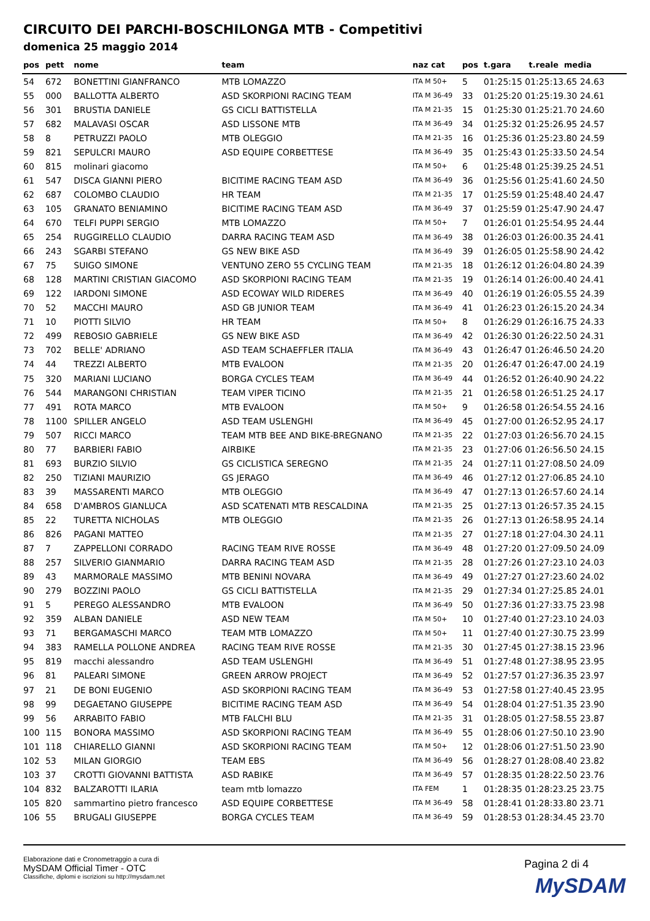CIRCUITO DEI PARCHI-BOSCHILONGA MTB - Competitivi
domenica 25 maggio 2014
| pos | pett | nome | team | naz cat | pos | t.gara | t.reale media |
| --- | --- | --- | --- | --- | --- | --- | --- |
| 54 | 672 | BONETTINI GIANFRANCO | MTB LOMAZZO | ITA M 50+ | 5 | 01:25:15 01:25:13.65 24.63 | |
| 55 | 000 | BALLOTTA ALBERTO | ASD SKORPIONI RACING TEAM | ITA M 36-49 | 33 | 01:25:20 01:25:19.30 24.61 | |
| 56 | 301 | BRUSTIA DANIELE | GS CICLI BATTISTELLA | ITA M 21-35 | 15 | 01:25:30 01:25:21.70 24.60 | |
| 57 | 682 | MALAVASI OSCAR | ASD LISSONE MTB | ITA M 36-49 | 34 | 01:25:32 01:25:26.95 24.57 | |
| 58 | 8 | PETRUZZI PAOLO | MTB OLEGGIO | ITA M 21-35 | 16 | 01:25:36 01:25:23.80 24.59 | |
| 59 | 821 | SEPULCRI MAURO | ASD EQUIPE CORBETTESE | ITA M 36-49 | 35 | 01:25:43 01:25:33.50 24.54 | |
| 60 | 815 | molinari giacomo | | ITA M 50+ | 6 | 01:25:48 01:25:39.25 24.51 | |
| 61 | 547 | DISCA GIANNI PIERO | BICITIME RACING TEAM ASD | ITA M 36-49 | 36 | 01:25:56 01:25:41.60 24.50 | |
| 62 | 687 | COLOMBO CLAUDIO | HR TEAM | ITA M 21-35 | 17 | 01:25:59 01:25:48.40 24.47 | |
| 63 | 105 | GRANATO BENIAMINO | BICITIME RACING TEAM ASD | ITA M 36-49 | 37 | 01:25:59 01:25:47.90 24.47 | |
| 64 | 670 | TELFI PUPPI SERGIO | MTB LOMAZZO | ITA M 50+ | 7 | 01:26:01 01:25:54.95 24.44 | |
| 65 | 254 | RUGGIRELLO CLAUDIO | DARRA RACING TEAM ASD | ITA M 36-49 | 38 | 01:26:03 01:26:00.35 24.41 | |
| 66 | 243 | SGARBI STEFANO | GS NEW BIKE ASD | ITA M 36-49 | 39 | 01:26:05 01:25:58.90 24.42 | |
| 67 | 75 | SUIGO SIMONE | VENTUNO ZERO 55 CYCLING TEAM | ITA M 21-35 | 18 | 01:26:12 01:26:04.80 24.39 | |
| 68 | 128 | MARTINI CRISTIAN GIACOMO | ASD SKORPIONI RACING TEAM | ITA M 21-35 | 19 | 01:26:14 01:26:00.40 24.41 | |
| 69 | 122 | IARDONI SIMONE | ASD ECOWAY WILD RIDERES | ITA M 36-49 | 40 | 01:26:19 01:26:05.55 24.39 | |
| 70 | 52 | MACCHI MAURO | ASD GB JUNIOR TEAM | ITA M 36-49 | 41 | 01:26:23 01:26:15.20 24.34 | |
| 71 | 10 | PIOTTI SILVIO | HR TEAM | ITA M 50+ | 8 | 01:26:29 01:26:16.75 24.33 | |
| 72 | 499 | REBOSIO GABRIELE | GS NEW BIKE ASD | ITA M 36-49 | 42 | 01:26:30 01:26:22.50 24.31 | |
| 73 | 702 | BELLE' ADRIANO | ASD TEAM SCHAEFFLER ITALIA | ITA M 36-49 | 43 | 01:26:47 01:26:46.50 24.20 | |
| 74 | 44 | TREZZI ALBERTO | MTB EVALOON | ITA M 21-35 | 20 | 01:26:47 01:26:47.00 24.19 | |
| 75 | 320 | MARIANI LUCIANO | BORGA CYCLES TEAM | ITA M 36-49 | 44 | 01:26:52 01:26:40.90 24.22 | |
| 76 | 544 | MARANGONI CHRISTIAN | TEAM VIPER TICINO | ITA M 21-35 | 21 | 01:26:58 01:26:51.25 24.17 | |
| 77 | 491 | ROTA MARCO | MTB EVALOON | ITA M 50+ | 9 | 01:26:58 01:26:54.55 24.16 | |
| 78 | 1100 | SPILLER ANGELO | ASD TEAM USLENGHI | ITA M 36-49 | 45 | 01:27:00 01:26:52.95 24.17 | |
| 79 | 507 | RICCI MARCO | TEAM MTB BEE AND BIKE-BREGNANO | ITA M 21-35 | 22 | 01:27:03 01:26:56.70 24.15 | |
| 80 | 77 | BARBIERI FABIO | AIRBIKE | ITA M 21-35 | 23 | 01:27:06 01:26:56.50 24.15 | |
| 81 | 693 | BURZIO SILVIO | GS CICLISTICA SEREGNO | ITA M 21-35 | 24 | 01:27:11 01:27:08.50 24.09 | |
| 82 | 250 | TIZIANI MAURIZIO | GS JERAGO | ITA M 36-49 | 46 | 01:27:12 01:27:06.85 24.10 | |
| 83 | 39 | MASSARENTI MARCO | MTB OLEGGIO | ITA M 36-49 | 47 | 01:27:13 01:26:57.60 24.14 | |
| 84 | 658 | D'AMBROS GIANLUCA | ASD SCATENATI MTB RESCALDINA | ITA M 21-35 | 25 | 01:27:13 01:26:57.35 24.15 | |
| 85 | 22 | TURETTA NICHOLAS | MTB OLEGGIO | ITA M 21-35 | 26 | 01:27:13 01:26:58.95 24.14 | |
| 86 | 826 | PAGANI MATTEO | | ITA M 21-35 | 27 | 01:27:18 01:27:04.30 24.11 | |
| 87 | 7 | ZAPPELLONI CORRADO | RACING TEAM RIVE ROSSE | ITA M 36-49 | 48 | 01:27:20 01:27:09.50 24.09 | |
| 88 | 257 | SILVERIO GIANMARIO | DARRA RACING TEAM ASD | ITA M 21-35 | 28 | 01:27:26 01:27:23.10 24.03 | |
| 89 | 43 | MARMORALE MASSIMO | MTB BENINI NOVARA | ITA M 36-49 | 49 | 01:27:27 01:27:23.60 24.02 | |
| 90 | 279 | BOZZINI PAOLO | GS CICLI BATTISTELLA | ITA M 21-35 | 29 | 01:27:34 01:27:25.85 24.01 | |
| 91 | 5 | PEREGO ALESSANDRO | MTB EVALOON | ITA M 36-49 | 50 | 01:27:36 01:27:33.75 23.98 | |
| 92 | 359 | ALBAN DANIELE | ASD NEW TEAM | ITA M 50+ | 10 | 01:27:40 01:27:23.10 24.03 | |
| 93 | 71 | BERGAMASCHI MARCO | TEAM MTB LOMAZZO | ITA M 50+ | 11 | 01:27:40 01:27:30.75 23.99 | |
| 94 | 383 | RAMELLA POLLONE ANDREA | RACING TEAM RIVE ROSSE | ITA M 21-35 | 30 | 01:27:45 01:27:38.15 23.96 | |
| 95 | 819 | macchi alessandro | ASD TEAM USLENGHI | ITA M 36-49 | 51 | 01:27:48 01:27:38.95 23.95 | |
| 96 | 81 | PALEARI SIMONE | GREEN ARROW PROJECT | ITA M 36-49 | 52 | 01:27:57 01:27:36.35 23.97 | |
| 97 | 21 | DE BONI EUGENIO | ASD SKORPIONI RACING TEAM | ITA M 36-49 | 53 | 01:27:58 01:27:40.45 23.95 | |
| 98 | 99 | DEGAETANO GIUSEPPE | BICITIME RACING TEAM ASD | ITA M 36-49 | 54 | 01:28:04 01:27:51.35 23.90 | |
| 99 | 56 | ARRABITO FABIO | MTB FALCHI BLU | ITA M 21-35 | 31 | 01:28:05 01:27:58.55 23.87 | |
| 100 | 115 | BONORA MASSIMO | ASD SKORPIONI RACING TEAM | ITA M 36-49 | 55 | 01:28:06 01:27:50.10 23.90 | |
| 101 | 118 | CHIARELLO GIANNI | ASD SKORPIONI RACING TEAM | ITA M 50+ | 12 | 01:28:06 01:27:51.50 23.90 | |
| 102 | 53 | MILAN GIORGIO | TEAM EBS | ITA M 36-49 | 56 | 01:28:27 01:28:08.40 23.82 | |
| 103 | 37 | CROTTI GIOVANNI BATTISTA | ASD RABIKE | ITA M 36-49 | 57 | 01:28:35 01:28:22.50 23.76 | |
| 104 | 832 | BALZAROTTI ILARIA | team mtb lomazzo | ITA FEM | 1 | 01:28:35 01:28:23.25 23.75 | |
| 105 | 820 | sammartino pietro francesco | ASD EQUIPE CORBETTESE | ITA M 36-49 | 58 | 01:28:41 01:28:33.80 23.71 | |
| 106 | 55 | BRUGALI GIUSEPPE | BORGA CYCLES TEAM | ITA M 36-49 | 59 | 01:28:53 01:28:34.45 23.70 | |
Elaborazione dati e Cronometraggio a cura di
MySDAM Official Timer - OTC
Classifiche, diplomi e iscrizioni su http://mysdam.net
Pagina 2 di 4
MySDAM